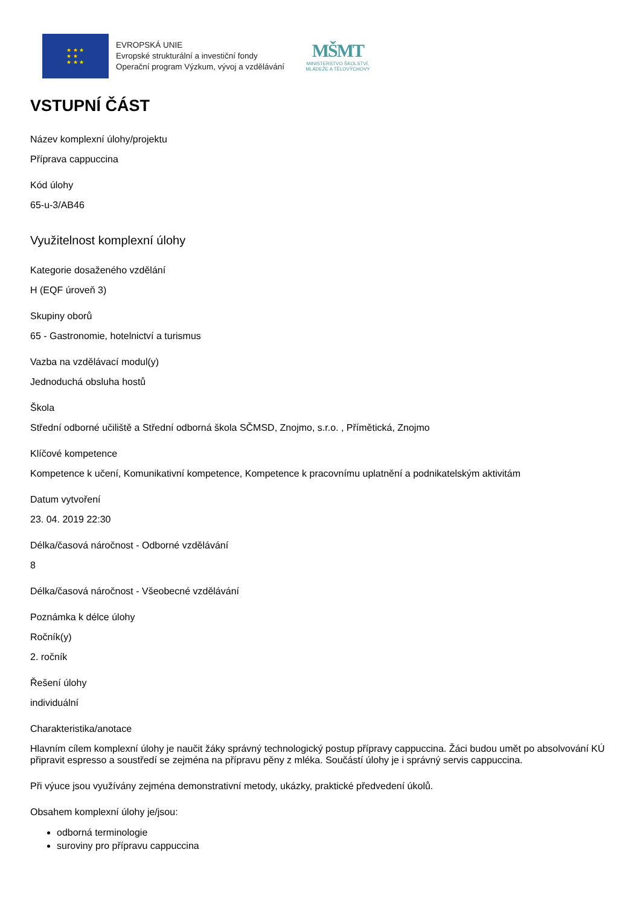★ ★ ★
★ ★
★ ★ ★
EVROPSKÁ UNIE
Evropské strukturální a investiční fondy
Operační program Výzkum, vývoj a vzdělávání
MŠMT
MINISTERSTVO ŠKOLSTVÍ,
MLÁDEŽE A TĚLOVÝCHOVY
VSTUPNÍ ČÁST
Název komplexní úlohy/projektu
Příprava cappuccina
Kód úlohy
65-u-3/AB46
Využitelnost komplexní úlohy
Kategorie dosaženého vzdělání
H (EQF úroveň 3)
Skupiny oborů
65 - Gastronomie, hotelnictví a turismus
Vazba na vzdělávací modul(y)
Jednoduchá obsluha hostů
Škola
Střední odborné učiliště a Střední odborná škola SČMSD, Znojmo, s.r.o. , Přímětická, Znojmo
Klíčové kompetence
Kompetence k učení, Komunikativní kompetence, Kompetence k pracovnímu uplatnění a podnikatelským aktivitám
Datum vytvoření
23. 04. 2019 22:30
Délka/časová náročnost - Odborné vzdělávání
8
Délka/časová náročnost - Všeobecné vzdělávání
Poznámka k délce úlohy
Ročník(y)
2. ročník
Řešení úlohy
individuální
Charakteristika/anotace
Hlavním cílem komplexní úlohy je naučit žáky správný technologický postup přípravy cappuccina. Žáci budou umět po absolvování KÚ připravit espresso a soustředí se zejména na přípravu pěny z mléka. Součástí úlohy je i správný servis cappuccina.
Při výuce jsou využívány zejména demonstrativní metody, ukázky, praktické předvedení úkolů.
Obsahem komplexní úlohy je/jsou:
odborná terminologie
suroviny pro přípravu cappuccina